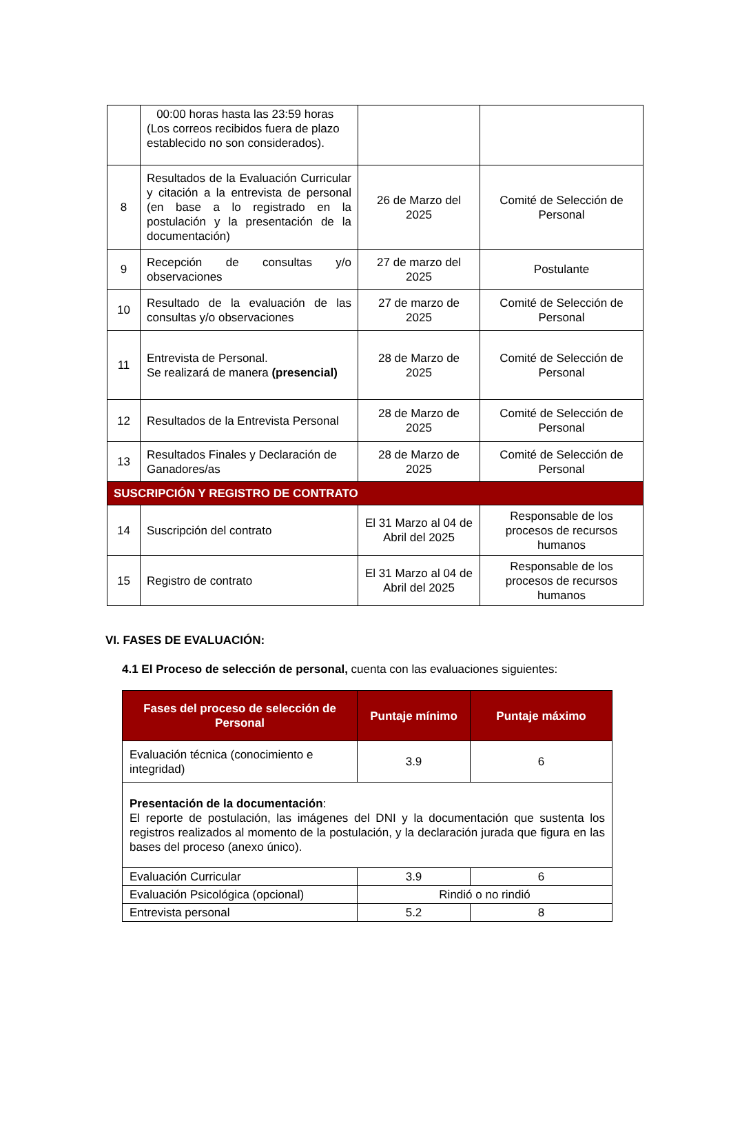| | 00:00 horas hasta las 23:59 horas (Los correos recibidos fuera de plazo establecido no son considerados). | | |
| 8 | Resultados de la Evaluación Curricular y citación a la entrevista de personal (en base a lo registrado en la postulación y la presentación de la documentación) | 26 de Marzo del 2025 | Comité de Selección de Personal |
| 9 | Recepción de consultas y/o observaciones | 27 de marzo del 2025 | Postulante |
| 10 | Resultado de la evaluación de las consultas y/o observaciones | 27 de marzo de 2025 | Comité de Selección de Personal |
| 11 | Entrevista de Personal. Se realizará de manera (presencial) | 28 de Marzo de 2025 | Comité de Selección de Personal |
| 12 | Resultados de la Entrevista Personal | 28 de Marzo de 2025 | Comité de Selección de Personal |
| 13 | Resultados Finales y Declaración de Ganadores/as | 28 de Marzo de 2025 | Comité de Selección de Personal |
| SUSCRIPCIÓN Y REGISTRO DE CONTRATO | | | |
| 14 | Suscripción del contrato | El 31 Marzo al 04 de Abril del 2025 | Responsable de los procesos de recursos humanos |
| 15 | Registro de contrato | El 31 Marzo al 04 de Abril del 2025 | Responsable de los procesos de recursos humanos |
VI. FASES DE EVALUACIÓN:
4.1 El Proceso de selección de personal, cuenta con las evaluaciones siguientes:
| Fases del proceso de selección de Personal | Puntaje mínimo | Puntaje máximo |
| --- | --- | --- |
| Evaluación técnica (conocimiento e integridad) | 3.9 | 6 |
| Presentación de la documentación : El reporte de postulación, las imágenes del DNI y la documentación que sustenta los registros realizados al momento de la postulación, y la declaración jurada que figura en las bases del proceso (anexo único). | | |
| Evaluación Curricular | 3.9 | 6 |
| Evaluación Psicológica (opcional) | Rindió o no rindió | |
| Entrevista personal | 5.2 | 8 |